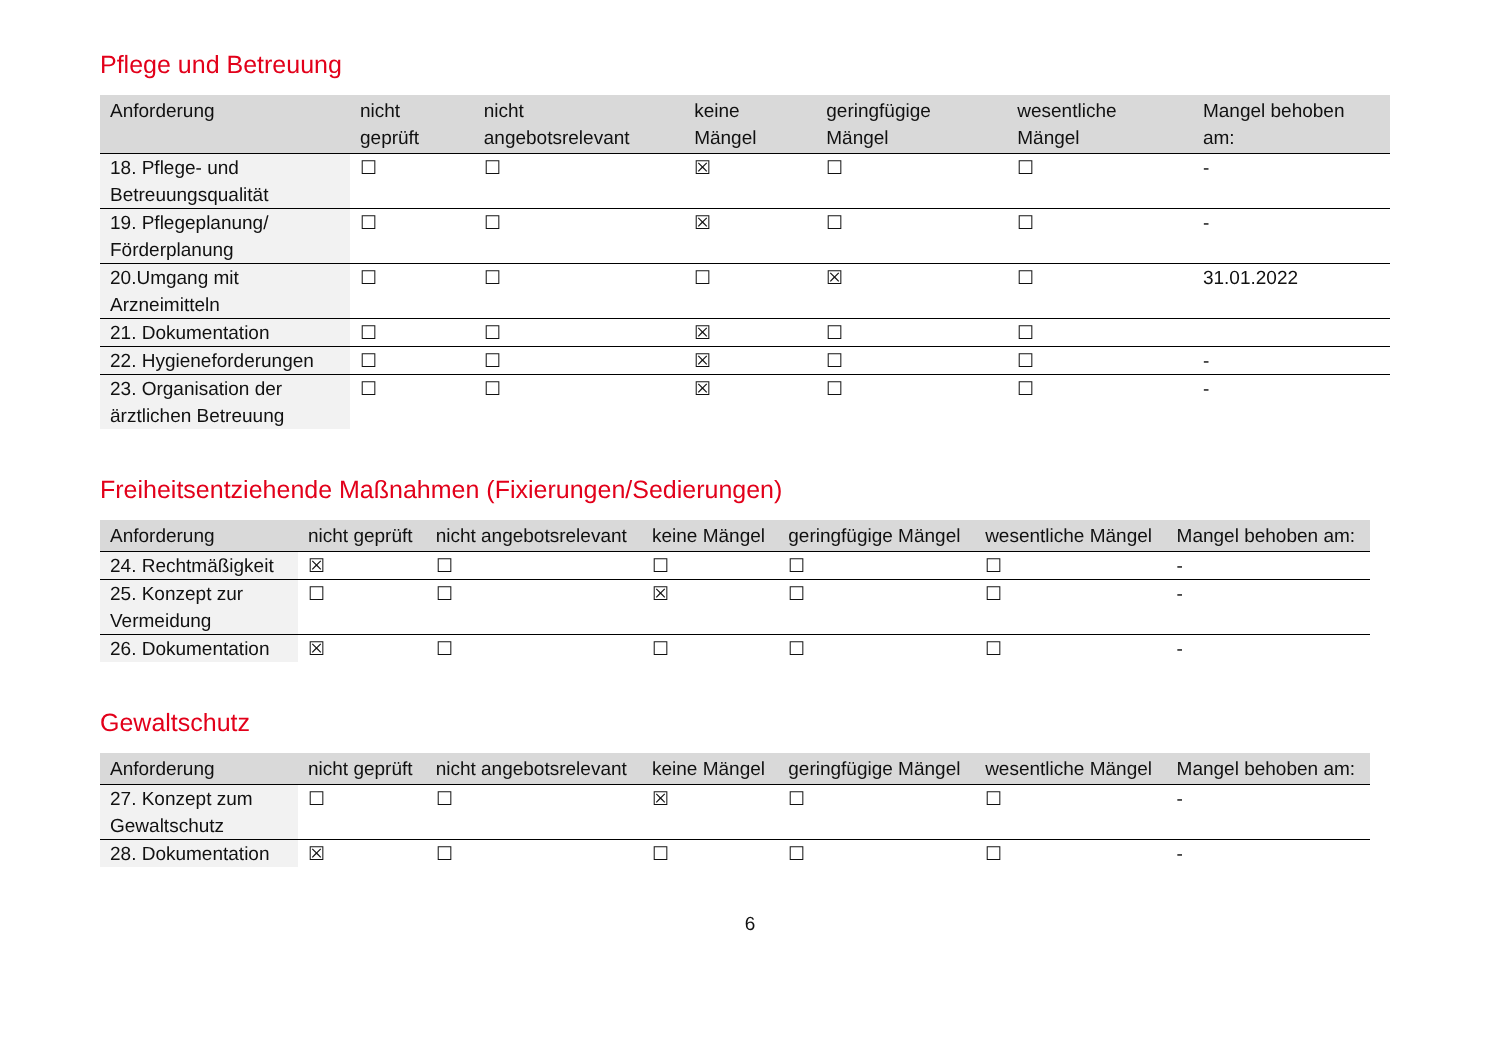Pflege und Betreuung
| Anforderung | nicht geprüft | nicht angebotsrelevant | keine Mängel | geringfügige Mängel | wesentliche Mängel | Mangel behoben am: |
| --- | --- | --- | --- | --- | --- | --- |
| 18. Pflege- und Betreuungsqualität | ☐ | ☐ | ☒ | ☐ | ☐ | - |
| 19. Pflegeplanung/ Förderplanung | ☐ | ☐ | ☒ | ☐ | ☐ | - |
| 20.Umgang mit Arzneimitteln | ☐ | ☐ | ☐ | ☒ | ☐ | 31.01.2022 |
| 21. Dokumentation | ☐ | ☐ | ☒ | ☐ | ☐ | |
| 22. Hygieneforderungen | ☐ | ☐ | ☒ | ☐ | ☐ | - |
| 23. Organisation der ärztlichen Betreuung | ☐ | ☐ | ☒ | ☐ | ☐ | - |
Freiheitsentziehende Maßnahmen (Fixierungen/Sedierungen)
| Anforderung | nicht geprüft | nicht angebotsrelevant | keine Mängel | geringfügige Mängel | wesentliche Mängel | Mangel behoben am: |
| --- | --- | --- | --- | --- | --- | --- |
| 24. Rechtmäßigkeit | ☒ | ☐ | ☐ | ☐ | ☐ | - |
| 25. Konzept zur Vermeidung | ☐ | ☐ | ☒ | ☐ | ☐ | - |
| 26. Dokumentation | ☒ | ☐ | ☐ | ☐ | ☐ | - |
Gewaltschutz
| Anforderung | nicht geprüft | nicht angebotsrelevant | keine Mängel | geringfügige Mängel | wesentliche Mängel | Mangel behoben am: |
| --- | --- | --- | --- | --- | --- | --- |
| 27. Konzept zum Gewaltschutz | ☐ | ☐ | ☒ | ☐ | ☐ | - |
| 28. Dokumentation | ☒ | ☐ | ☐ | ☐ | ☐ | - |
6